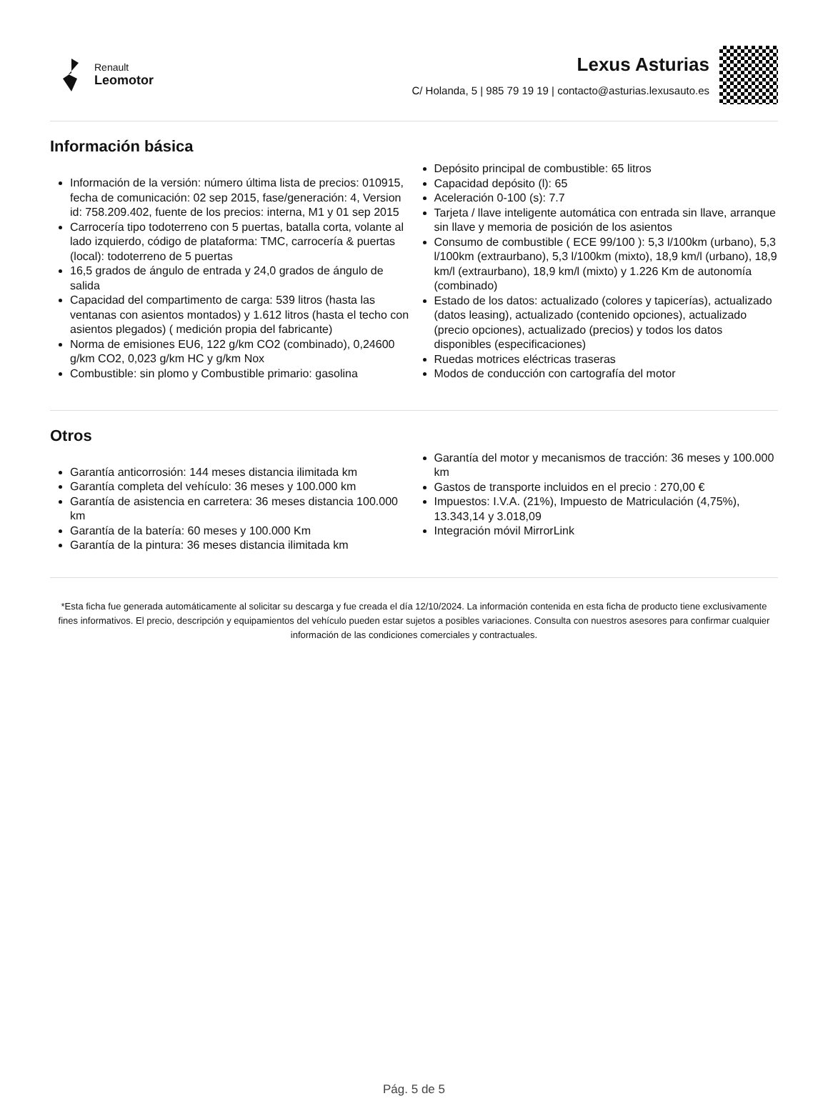Renault
Leomotor
Lexus Asturias
C/ Holanda, 5 | 985 79 19 19 | contacto@asturias.lexusauto.es
Información básica
Información de la versión: número última lista de precios: 010915, fecha de comunicación: 02 sep 2015, fase/generación: 4, Version id: 758.209.402, fuente de los precios: interna, M1 y 01 sep 2015
Carrocería tipo todoterreno con 5 puertas, batalla corta, volante al lado izquierdo, código de plataforma: TMC, carrocería & puertas (local): todoterreno de 5 puertas
16,5 grados de ángulo de entrada y 24,0 grados de ángulo de salida
Capacidad del compartimento de carga: 539 litros (hasta las ventanas con asientos montados) y 1.612 litros (hasta el techo con asientos plegados) ( medición propia del fabricante)
Norma de emisiones EU6, 122 g/km CO2 (combinado), 0,24600 g/km CO2, 0,023 g/km HC y g/km Nox
Combustible: sin plomo y Combustible primario: gasolina
Depósito principal de combustible: 65 litros
Capacidad depósito (l): 65
Aceleración 0-100 (s): 7.7
Tarjeta / llave inteligente automática con entrada sin llave, arranque sin llave y memoria de posición de los asientos
Consumo de combustible ( ECE 99/100 ): 5,3 l/100km (urbano), 5,3 l/100km (extraurbano), 5,3 l/100km (mixto), 18,9 km/l (urbano), 18,9 km/l (extraurbano), 18,9 km/l (mixto) y 1.226 Km de autonomía (combinado)
Estado de los datos: actualizado (colores y tapicerías), actualizado (datos leasing), actualizado (contenido opciones), actualizado (precio opciones), actualizado (precios) y todos los datos disponibles (especificaciones)
Ruedas motrices eléctricas traseras
Modos de conducción con cartografía del motor
Otros
Garantía anticorrosión: 144 meses distancia ilimitada km
Garantía completa del vehículo: 36 meses y 100.000 km
Garantía de asistencia en carretera: 36 meses distancia 100.000 km
Garantía de la batería: 60 meses y 100.000 Km
Garantía de la pintura: 36 meses distancia ilimitada km
Garantía del motor y mecanismos de tracción: 36 meses y 100.000 km
Gastos de transporte incluidos en el precio : 270,00 €
Impuestos: I.V.A. (21%), Impuesto de Matriculación (4,75%), 13.343,14 y 3.018,09
Integración móvil MirrorLink
*Esta ficha fue generada automáticamente al solicitar su descarga y fue creada el día 12/10/2024. La información contenida en esta ficha de producto tiene exclusivamente fines informativos. El precio, descripción y equipamientos del vehículo pueden estar sujetos a posibles variaciones. Consulta con nuestros asesores para confirmar cualquier información de las condiciones comerciales y contractuales.
Pág. 5 de 5